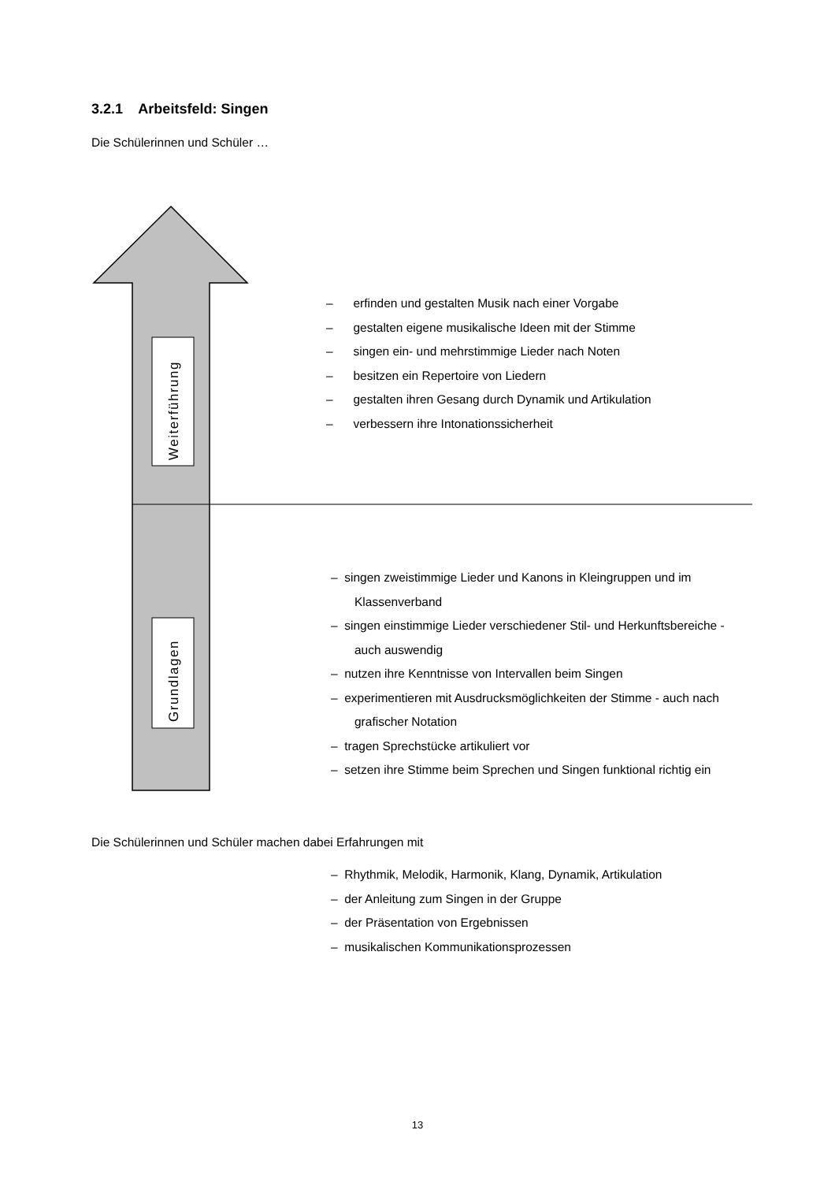Weiterführung
Grundlagen
3.2.1 Arbeitsfeld: Singen
Die Schülerinnen und Schüler …
– erfinden und gestalten Musik nach einer Vorgabe
– gestalten eigene musikalische Ideen mit der Stimme
– singen ein- und mehrstimmige Lieder nach Noten
– besitzen ein Repertoire von Liedern
– gestalten ihren Gesang durch Dynamik und Artikulation
– verbessern ihre Intonationssicherheit
– singen zweistimmige Lieder und Kanons in Kleingruppen und im Klassenverband
– singen einstimmige Lieder verschiedener Stil- und Herkunftsbereiche - auch auswendig
– nutzen ihre Kenntnisse von Intervallen beim Singen
– experimentieren mit Ausdrucksmöglichkeiten der Stimme - auch nach grafischer Notation
– tragen Sprechstücke artikuliert vor
– setzen ihre Stimme beim Sprechen und Singen funktional richtig ein
Die Schülerinnen und Schüler machen dabei Erfahrungen mit
– Rhythmik, Melodik, Harmonik, Klang, Dynamik, Artikulation
– der Anleitung zum Singen in der Gruppe
– der Präsentation von Ergebnissen
– musikalischen Kommunikationsprozessen
13